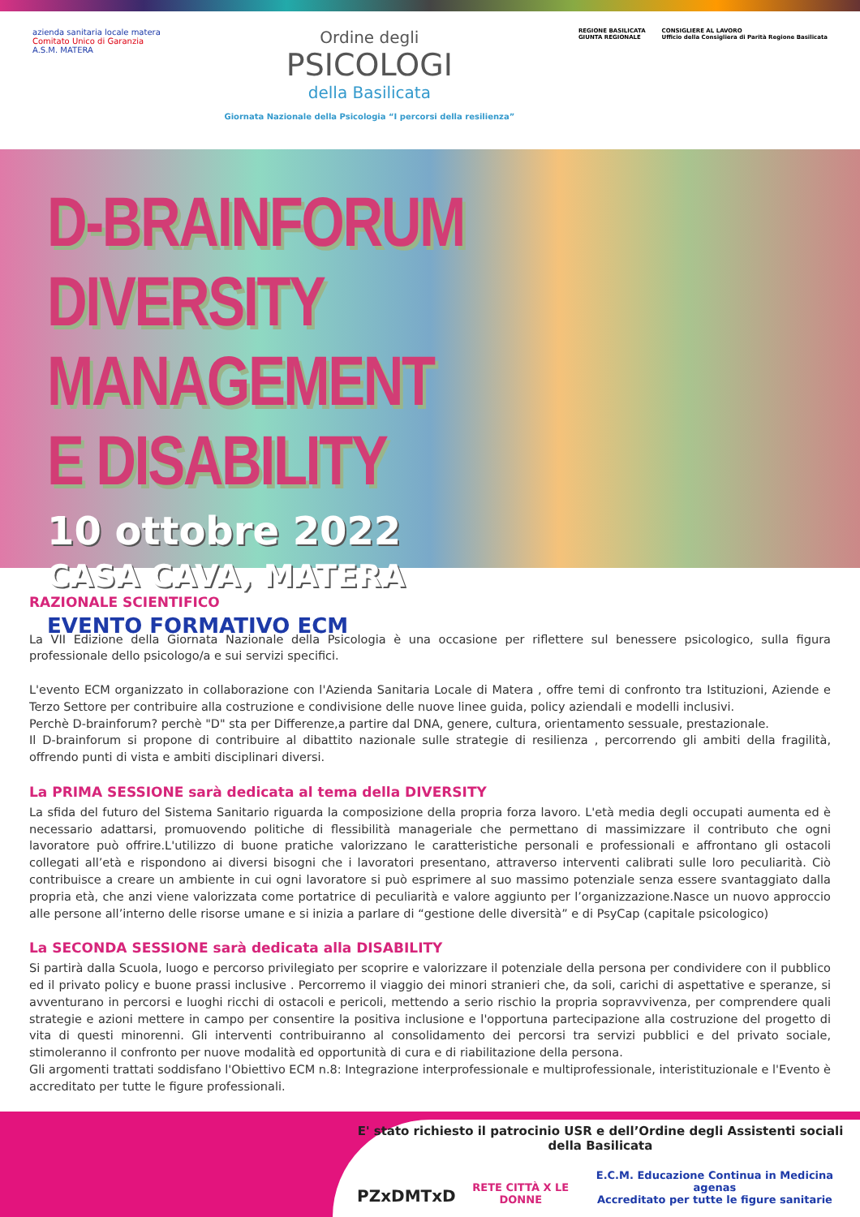azienda sanitaria locale matera
Comitato Unico di Garanzia
A.S.M. MATERA
Ordine degli
PSICOLOGI
della Basilicata
Giornata Nazionale della Psicologia “I percorsi della resilienza”
REGIONE BASILICATA
GIUNTA REGIONALE
CONSIGLIERE AL LAVORO
Ufficio della Consigliera di Parità Regione Basilicata
D-BRAINFORUM
DIVERSITY MANAGEMENT
E DISABILITY
10 ottobre 2022
CASA CAVA, MATERA
EVENTO FORMATIVO ECM
RAZIONALE SCIENTIFICO
La VII Edizione della Giornata Nazionale della Psicologia è una occasione per riflettere sul benessere psicologico, sulla figura professionale dello psicologo/a e sui servizi specifici.
L'evento ECM organizzato in collaborazione con l'Azienda Sanitaria Locale di Matera , offre temi di confronto tra Istituzioni, Aziende e Terzo Settore per contribuire alla costruzione e condivisione delle nuove linee guida, policy aziendali e modelli inclusivi.
Perchè D-brainforum? perchè "D" sta per Differenze,a partire dal DNA, genere, cultura, orientamento sessuale, prestazionale.
Il D-brainforum si propone di contribuire al dibattito nazionale sulle strategie di resilienza , percorrendo gli ambiti della fragilità, offrendo punti di vista e ambiti disciplinari diversi.
La PRIMA SESSIONE sarà dedicata al tema della DIVERSITY
La sfida del futuro del Sistema Sanitario riguarda la composizione della propria forza lavoro. L'età media degli occupati aumenta ed è necessario adattarsi, promuovendo politiche di flessibilità manageriale che permettano di massimizzare il contributo che ogni lavoratore può offrire.L'utilizzo di buone pratiche valorizzano le caratteristiche personali e professionali e affrontano gli ostacoli collegati all’età e rispondono ai diversi bisogni che i lavoratori presentano, attraverso interventi calibrati sulle loro peculiarità. Ciò contribuisce a creare un ambiente in cui ogni lavoratore si può esprimere al suo massimo potenziale senza essere svantaggiato dalla propria età, che anzi viene valorizzata come portatrice di peculiarità e valore aggiunto per l’organizzazione.Nasce un nuovo approccio alle persone all’interno delle risorse umane e si inizia a parlare di “gestione delle diversità” e di PsyCap (capitale psicologico)
La SECONDA SESSIONE sarà dedicata alla DISABILITY
Si partirà dalla Scuola, luogo e percorso privilegiato per scoprire e valorizzare il potenziale della persona per condividere con il pubblico ed il privato policy e buone prassi inclusive . Percorremo il viaggio dei minori stranieri che, da soli, carichi di aspettative e speranze, si avventurano in percorsi e luoghi ricchi di ostacoli e pericoli, mettendo a serio rischio la propria sopravvivenza, per comprendere quali strategie e azioni mettere in campo per consentire la positiva inclusione e l'opportuna partecipazione alla costruzione del progetto di vita di questi minorenni. Gli interventi contribuiranno al consolidamento dei percorsi tra servizi pubblici e del privato sociale, stimoleranno il confronto per nuove modalità ed opportunità di cura e di riabilitazione della persona.
Gli argomenti trattati soddisfano l'Obiettivo ECM n.8: Integrazione interprofessionale e multiprofessionale, interistituzionale e l'Evento è accreditato per tutte le figure professionali.
E' stato richiesto il patrocinio USR e dell’Ordine degli Assistenti sociali della Basilicata
PZxD MTxD RETE CITTÀ X LE DONNE E.C.M. Educazione Continua in Medicina agenas
Accreditato per tutte le figure sanitarie